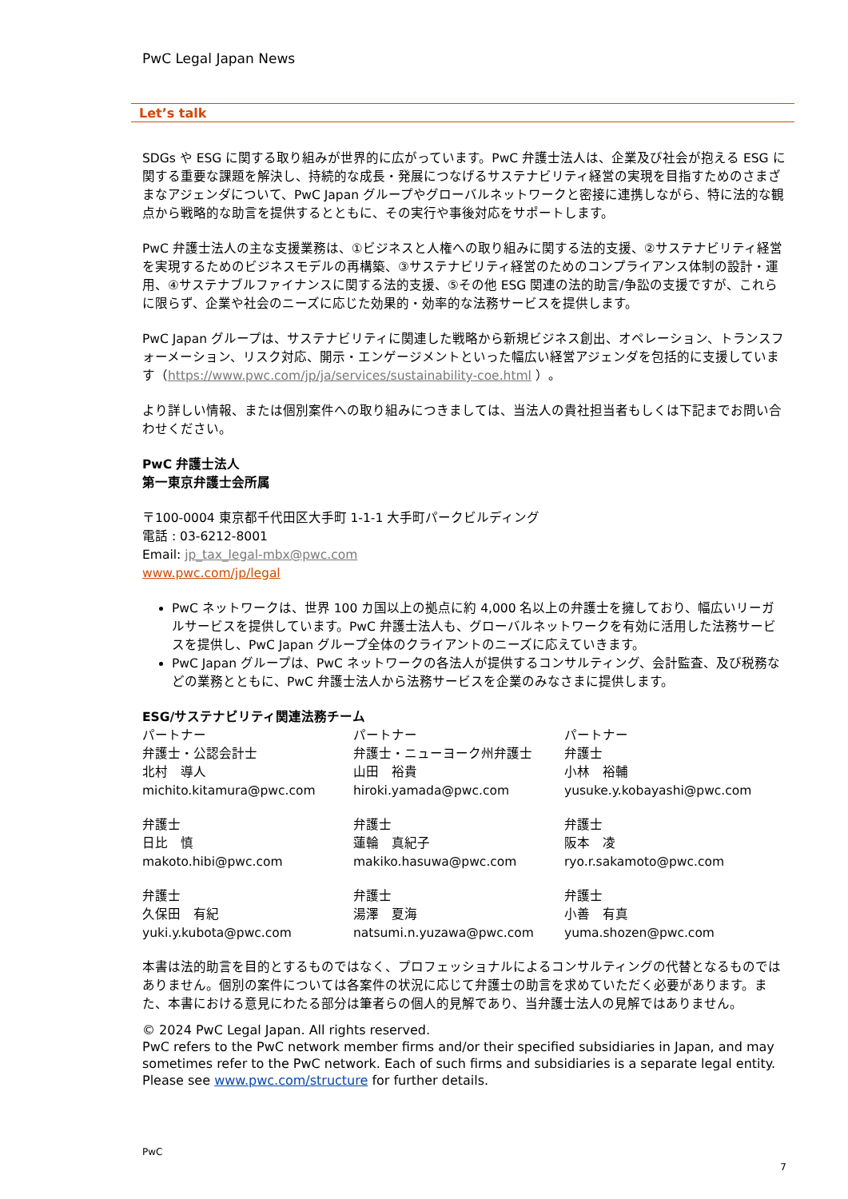PwC Legal Japan News
Let’s talk
SDGs や ESG に関する取り組みが世界的に広がっています。PwC 弁護士法人は、企業及び社会が抱える ESG に関する重要な課題を解決し、持続的な成長・発展につなげるサステナビリティ経営の実現を目指すためのさまざまなアジェンダについて、PwC Japan グループやグローバルネットワークと密接に連携しながら、特に法的な観点から戦略的な助言を提供するとともに、その実行や事後対応をサポートします。
PwC 弁護士法人の主な支援業務は、①ビジネスと人権への取り組みに関する法的支援、②サステナビリティ経営を実現するためのビジネスモデルの再構築、③サステナビリティ経営のためのコンプライアンス体制の設計・運用、④サステナブルファイナンスに関する法的支援、⑤その他 ESG 関連の法的助言/争訟の支援ですが、これらに限らず、企業や社会のニーズに応じた効果的・効率的な法務サービスを提供します。
PwC Japan グループは、サステナビリティに関連した戦略から新規ビジネス創出、オペレーション、トランスフォーメーション、リスク対応、開示・エンゲージメントといった幅広い経営アジェンダを包括的に支援しています（https://www.pwc.com/jp/ja/services/sustainability-coe.html ）。
より詳しい情報、または個別案件への取り組みにつきましては、当法人の貴社担当者もしくは下記までお問い合わせください。
PwC 弁護士法人
第一東京弁護士会所属
〒100-0004 東京都千代田区大手町 1-1-1 大手町パークビルディング
電話 : 03-6212-8001
Email: jp_tax_legal-mbx@pwc.com
www.pwc.com/jp/legal
PwC ネットワークは、世界 100 カ国以上の拠点に約 4,000 名以上の弁護士を擁しており、幅広いリーガルサービスを提供しています。PwC 弁護士法人も、グローバルネットワークを有効に活用した法務サービスを提供し、PwC Japan グループ全体のクライアントのニーズに応えていきます。
PwC Japan グループは、PwC ネットワークの各法人が提供するコンサルティング、会計監査、及び税務などの業務とともに、PwC 弁護士法人から法務サービスを企業のみなさまに提供します。
ESG/サステナビリティ関連法務チーム
パートナー
弁護士・公認会計士
北村　導人
michito.kitamura@pwc.com
パートナー
弁護士・ニューヨーク州弁護士
山田　裕貴
hiroki.yamada@pwc.com
パートナー
弁護士
小林　裕輔
yusuke.y.kobayashi@pwc.com
弁護士
日比　慎
makoto.hibi@pwc.com
弁護士
蓮輪　真紀子
makiko.hasuwa@pwc.com
弁護士
阪本　凌
ryo.r.sakamoto@pwc.com
弁護士
久保田　有紀
yuki.y.kubota@pwc.com
弁護士
湯澤　夏海
natsumi.n.yuzawa@pwc.com
弁護士
小善　有真
yuma.shozen@pwc.com
本書は法的助言を目的とするものではなく、プロフェッショナルによるコンサルティングの代替となるものではありません。個別の案件については各案件の状況に応じて弁護士の助言を求めていただく必要があります。また、本書における意見にわたる部分は筆者らの個人的見解であり、当弁護士法人の見解ではありません。
© 2024 PwC Legal Japan. All rights reserved.
PwC refers to the PwC network member firms and/or their specified subsidiaries in Japan, and may sometimes refer to the PwC network. Each of such firms and subsidiaries is a separate legal entity. Please see www.pwc.com/structure for further details.
PwC
7